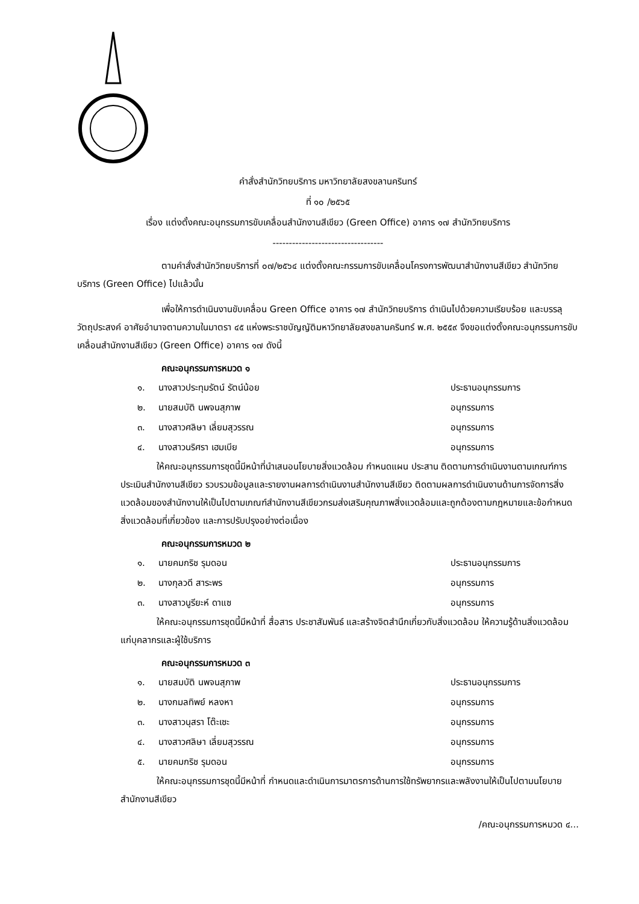คำสั่งสำนักวิทยบริการ มหาวิทยาลัยสงขลานครินทร์
ที่ ๑๐ /๒๕๖๕
เรื่อง แต่งตั้งคณะอนุกรรมการขับเคลื่อนสำนักงานสีเขียว (Green Office) อาคาร ๑๗ สำนักวิทยบริการ
----------------------------------
ตามคำสั่งสำนักวิทยบริการที่ ๐๗/๒๕๖๔ แต่งตั้งคณะกรรมการขับเคลื่อนโครงการพัฒนาสำนักงานสีเขียว สำนักวิทยบริการ (Green Office) ไปแล้วนั้น
เพื่อให้การดำเนินงานขับเคลื่อน Green Office อาคาร ๑๗ สำนักวิทยบริการ ดำเนินไปด้วยความเรียบร้อย และบรรลุวัตถุประสงค์ อาศัยอำนาจตามความในมาตรา ๔๕ แห่งพระราชบัญญัติมหาวิทยาลัยสงขลานครินทร์ พ.ศ. ๒๕๕๙ จึงขอแต่งตั้งคณะอนุกรรมการขับเคลื่อนสำนักงานสีเขียว (Green Office) อาคาร ๑๗ ดังนี้
คณะอนุกรรมการหมวด ๑
๑. นางสาวประทุมรัตน์ รัตน์น้อย ประธานอนุกรรมการ
๒. นายสมบัติ นพจนสุภาพ อนุกรรมการ
๓. นางสาวศลิษา เลี่ยมสุวรรณ อนุกรรมการ
๔. นางสาวนริศรา เฮมเบีย อนุกรรมการ
ให้คณะอนุกรรมการชุดนี้มีหน้าที่นำเสนอนโยบายสิ่งแวดล้อม กำหนดแผน ประสาน ติดตามการดำเนินงานตามเกณฑ์การประเมินสำนักงานสีเขียว รวบรวมข้อมูลและรายงานผลการดำเนินงานสำนักงานสีเขียว ติดตามผลการดำเนินงานด้านการจัดการสิ่งแวดล้อมของสำนักงานให้เป็นไปตามเกณฑ์สำนักงานสีเขียวกรมส่งเสริมคุณภาพสิ่งแวดล้อมและถูกต้องตามกฎหมายและข้อกำหนดสิ่งแวดล้อมที่เกี่ยวข้อง และการปรับปรุงอย่างต่อเนื่อง
คณะอนุกรรมการหมวด ๒
๑. นายคมกริช รุมดอน ประธานอนุกรรมการ
๒. นางกุลวดี สาระพร อนุกรรมการ
๓. นางสาวนูรียะห์ ดาแซ อนุกรรมการ
ให้คณะอนุกรรมการชุดนี้มีหน้าที่ สื่อสาร ประชาสัมพันธ์ และสร้างจิตสำนึกเกี่ยวกับสิ่งแวดล้อม ให้ความรู้ด้านสิ่งแวดล้อมแก่บุคลากรและผู้ใช้บริการ
คณะอนุกรรมการหมวด ๓
๑. นายสมบัติ นพจนสุภาพ ประธานอนุกรรมการ
๒. นางกมลทิพย์ หลงหา อนุกรรมการ
๓. นางสาวนุสรา โต๊ะเซะ อนุกรรมการ
๔. นางสาวศลิษา เลี่ยมสุวรรณ อนุกรรมการ
๕. นายคมกริช รุมดอน อนุกรรมการ
ให้คณะอนุกรรมการชุดนี้มีหน้าที่ กำหนดและดำเนินการมาตรการด้านการใช้ทรัพยากรและพลังงานให้เป็นไปตามนโยบายสำนักงานสีเขียว
/คณะอนุกรรมการหมวด ๔...